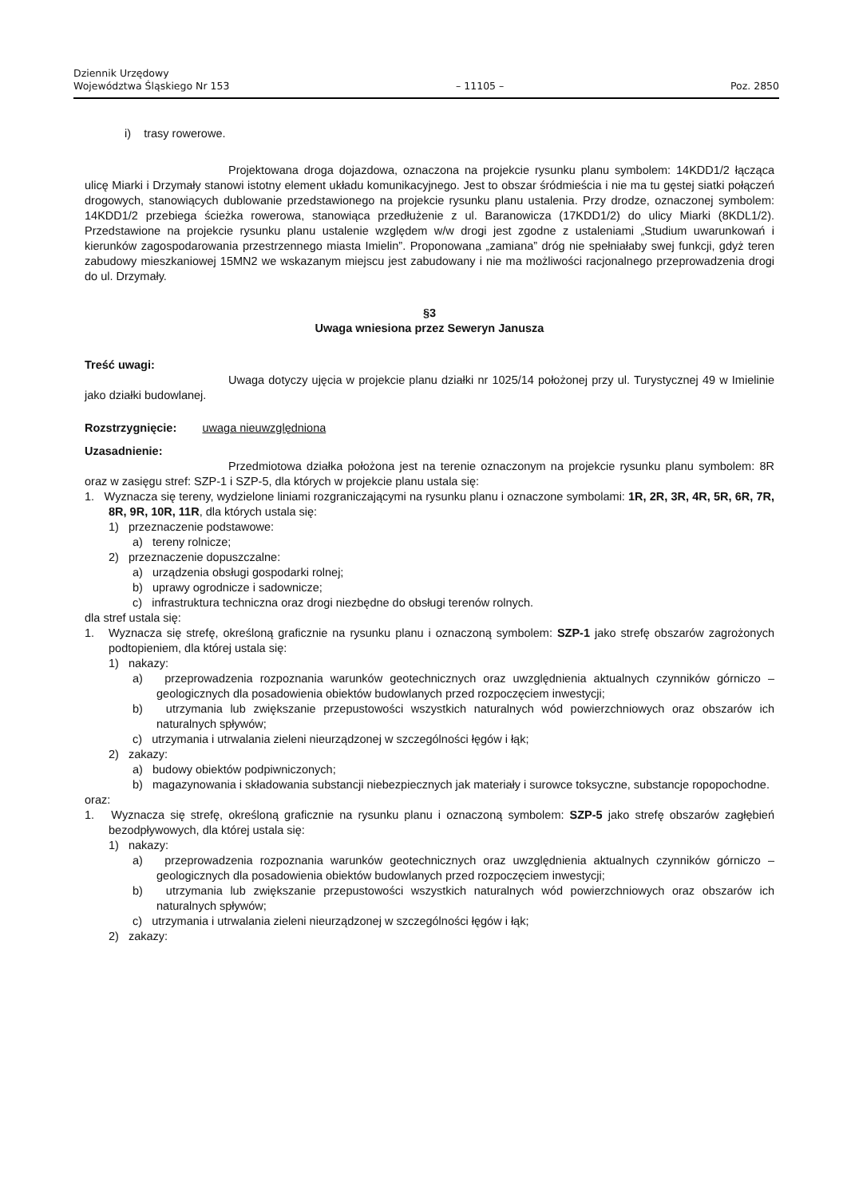Dziennik Urzędowy
Województwa Śląskiego Nr 153
– 11105 –
Poz. 2850
i) trasy rowerowe.
Projektowana droga dojazdowa, oznaczona na projekcie rysunku planu symbolem: 14KDD1/2 łącząca ulicę Miarki i Drzymały stanowi istotny element układu komunikacyjnego. Jest to obszar śródmieścia i nie ma tu gęstej siatki połączeń drogowych, stanowiących dublowanie przedstawionego na projekcie rysunku planu ustalenia. Przy drodze, oznaczonej symbolem: 14KDD1/2 przebiega ścieżka rowerowa, stanowiąca przedłużenie z ul. Baranowicza (17KDD1/2) do ulicy Miarki (8KDL1/2). Przedstawione na projekcie rysunku planu ustalenie względem w/w drogi jest zgodne z ustaleniami „Studium uwarunkowań i kierunków zagospodarowania przestrzennego miasta Imielin”. Proponowana „zamiana” dróg nie spełniałaby swej funkcji, gdyż teren zabudowy mieszkaniowej 15MN2 we wskazanym miejscu jest zabudowany i nie ma możliwości racjonalnego przeprowadzenia drogi do ul. Drzymały.
§3
Uwaga wniesiona przez Seweryn Janusza
Treść uwagi:
Uwaga dotyczy ujęcia w projekcie planu działki nr 1025/14 położonej przy ul. Turystycznej 49 w Imielinie jako działki budowlanej.
Rozstrzygnięcie: uwaga nieuwzględniona
Uzasadnienie:
Przedmiotowa działka położona jest na terenie oznaczonym na projekcie rysunku planu symbolem: 8R oraz w zasięgu stref: SZP-1 i SZP-5, dla których w projekcie planu ustala się:
1. Wyznacza się tereny, wydzielone liniami rozgraniczającymi na rysunku planu i oznaczone symbolami: 1R, 2R, 3R, 4R, 5R, 6R, 7R, 8R, 9R, 10R, 11R, dla których ustala się:
1) przeznaczenie podstawowe:
a) tereny rolnicze;
2) przeznaczenie dopuszczalne:
a) urządzenia obsługi gospodarki rolnej;
b) uprawy ogrodnicze i sadownicze;
c) infrastruktura techniczna oraz drogi niezbędne do obsługi terenów rolnych.
dla stref ustala się:
1. Wyznacza się strefę, określoną graficznie na rysunku planu i oznaczoną symbolem: SZP-1 jako strefę obszarów zagrożonych podtopieniem, dla której ustala się:
1) nakazy:
a) przeprowadzenia rozpoznania warunków geotechnicznych oraz uwzględnienia aktualnych czynników górniczo – geologicznych dla posadowienia obiektów budowlanych przed rozpoczęciem inwestycji;
b) utrzymania lub zwiększanie przepustowości wszystkich naturalnych wód powierzchniowych oraz obszarów ich naturalnych spływów;
c) utrzymania i utrwalania zieleni nieurządzonej w szczególności łęgów i łąk;
2) zakazy:
a) budowy obiektów podpiwniczonych;
b) magazynowania i składowania substancji niebezpiecznych jak materiały i surowce toksyczne, substancje ropopochodne.
oraz:
1. Wyznacza się strefę, określoną graficznie na rysunku planu i oznaczoną symbolem: SZP-5 jako strefę obszarów zagłębień bezodpływowych, dla której ustala się:
1) nakazy:
a) przeprowadzenia rozpoznania warunków geotechnicznych oraz uwzględnienia aktualnych czynników górniczo – geologicznych dla posadowienia obiektów budowlanych przed rozpoczęciem inwestycji;
b) utrzymania lub zwiększanie przepustowości wszystkich naturalnych wód powierzchniowych oraz obszarów ich naturalnych spływów;
c) utrzymania i utrwalania zieleni nieurządzonej w szczególności łęgów i łąk;
2) zakazy: